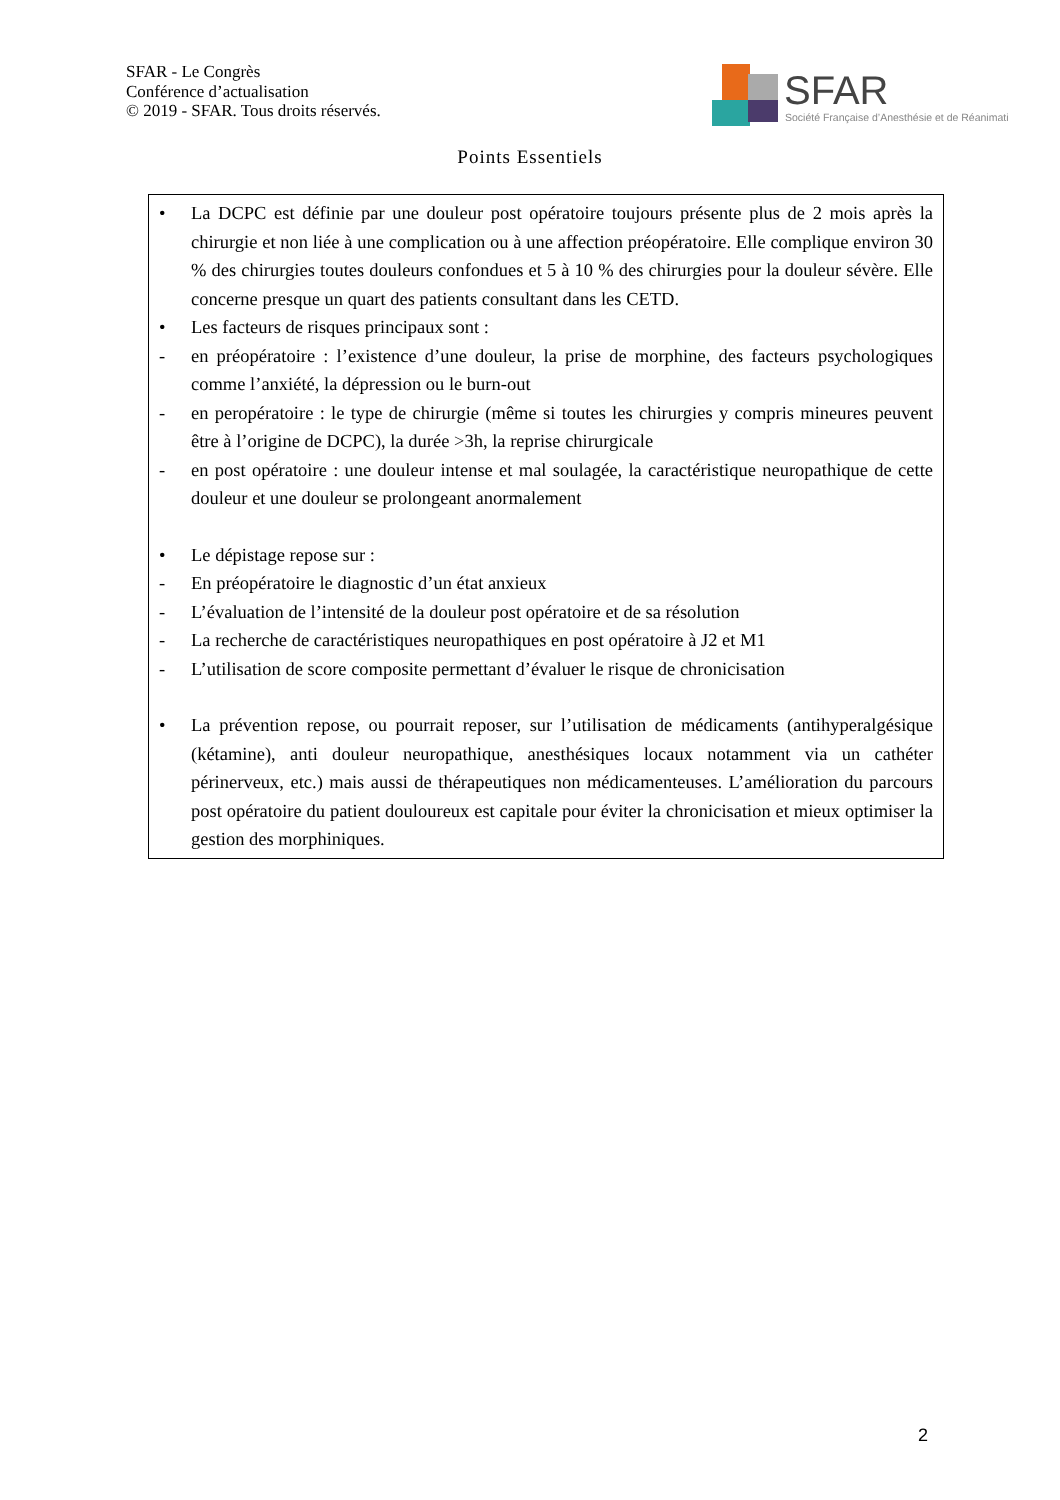SFAR - Le Congrès
Conférence d’actualisation
© 2019 - SFAR. Tous droits réservés.
SFAR
Société Française d’Anesthésie et de Réanimati
Points Essentiels
• La DCPC est définie par une douleur post opératoire toujours présente plus de 2 mois après la chirurgie et non liée à une complication ou à une affection préopératoire. Elle complique environ 30 % des chirurgies toutes douleurs confondues et 5 à 10 % des chirurgies pour la douleur sévère. Elle concerne presque un quart des patients consultant dans les CETD.
• Les facteurs de risques principaux sont :
- en préopératoire : l’existence d’une douleur, la prise de morphine, des facteurs psychologiques comme l’anxiété, la dépression ou le burn-out
- en peropératoire : le type de chirurgie (même si toutes les chirurgies y compris mineures peuvent être à l’origine de DCPC), la durée >3h, la reprise chirurgicale
- en post opératoire : une douleur intense et mal soulagée, la caractéristique neuropathique de cette douleur et une douleur se prolongeant anormalement
• Le dépistage repose sur :
- En préopératoire le diagnostic d’un état anxieux
- L’évaluation de l’intensité de la douleur post opératoire et de sa résolution
- La recherche de caractéristiques neuropathiques en post opératoire à J2 et M1
- L’utilisation de score composite permettant d’évaluer le risque de chronicisation
• La prévention repose, ou pourrait reposer, sur l’utilisation de médicaments (antihyperalgésique (kétamine), anti douleur neuropathique, anesthésiques locaux notamment via un cathéter périnerveux, etc.) mais aussi de thérapeutiques non médicamenteuses. L’amélioration du parcours post opératoire du patient douloureux est capitale pour éviter la chronicisation et mieux optimiser la gestion des morphiniques.
2